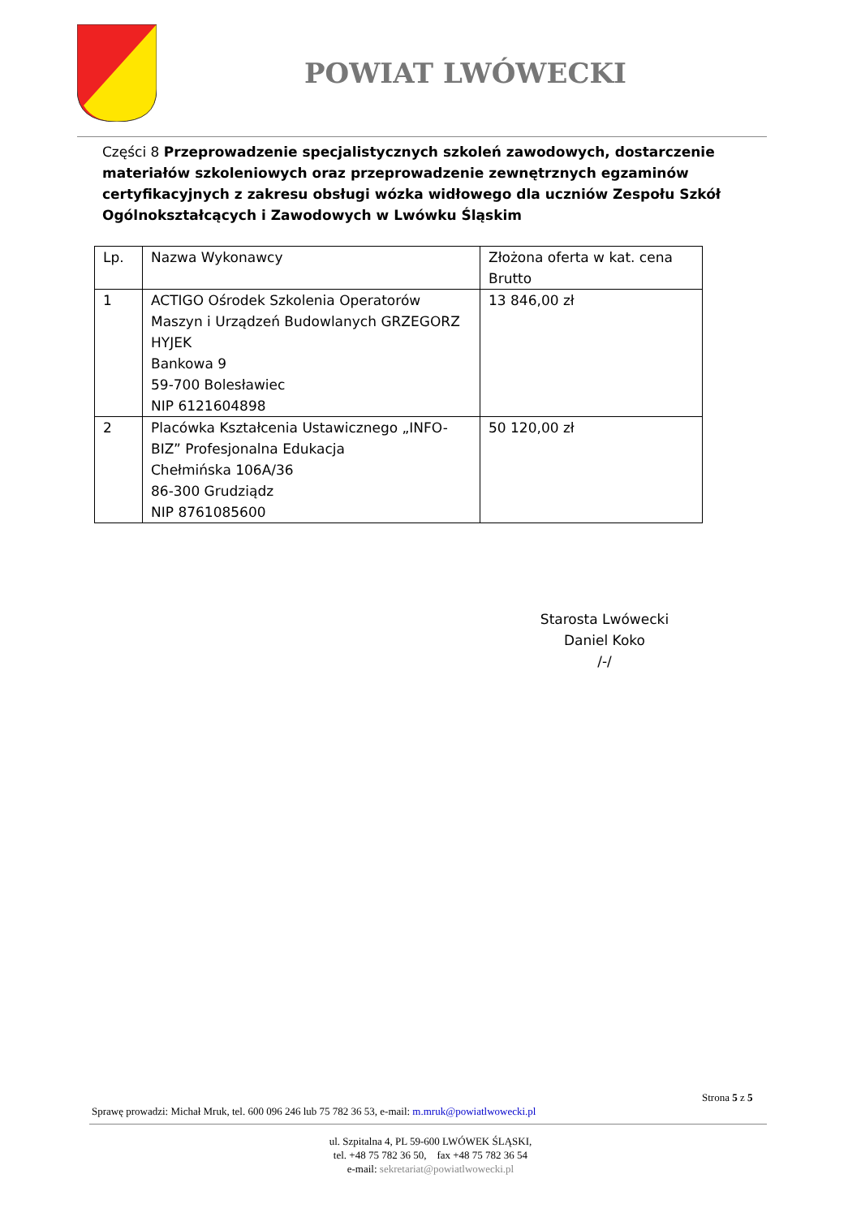POWIAT LWÓWECKI
Części 8 Przeprowadzenie specjalistycznych szkoleń zawodowych, dostarczenie materiałów szkoleniowych oraz przeprowadzenie zewnętrznych egzaminów certyfikacyjnych z zakresu obsługi wózka widłowego dla uczniów Zespołu Szkół Ogólnokształcących i Zawodowych w Lwówku Śląskim
| Lp. | Nazwa Wykonawcy | Złożona oferta w kat. cena Brutto |
| --- | --- | --- |
| 1 | ACTIGO Ośrodek Szkolenia Operatorów Maszyn i Urządzeń Budowlanych GRZEGORZ HYJEK Bankowa 9 59-700 Bolesławiec NIP 6121604898 | 13 846,00 zł |
| 2 | Placówka Kształcenia Ustawicznego „INFO-BIZ” Profesjonalna Edukacja Chełmińska 106A/36 86-300 Grudziądz NIP 8761085600 | 50 120,00 zł |
Starosta Lwówecki
Daniel Koko
/-/
Strona 5 z 5
Sprawę prowadzi: Michał Mruk, tel. 600 096 246 lub 75 782 36 53, e-mail: m.mruk@powiatlwowecki.pl
ul. Szpitalna 4, PL 59-600 LWÓWEK ŚLĄSKI,
tel. +48 75 782 36 50, fax +48 75 782 36 54
e-mail: sekretariat@powiatlwowecki.pl